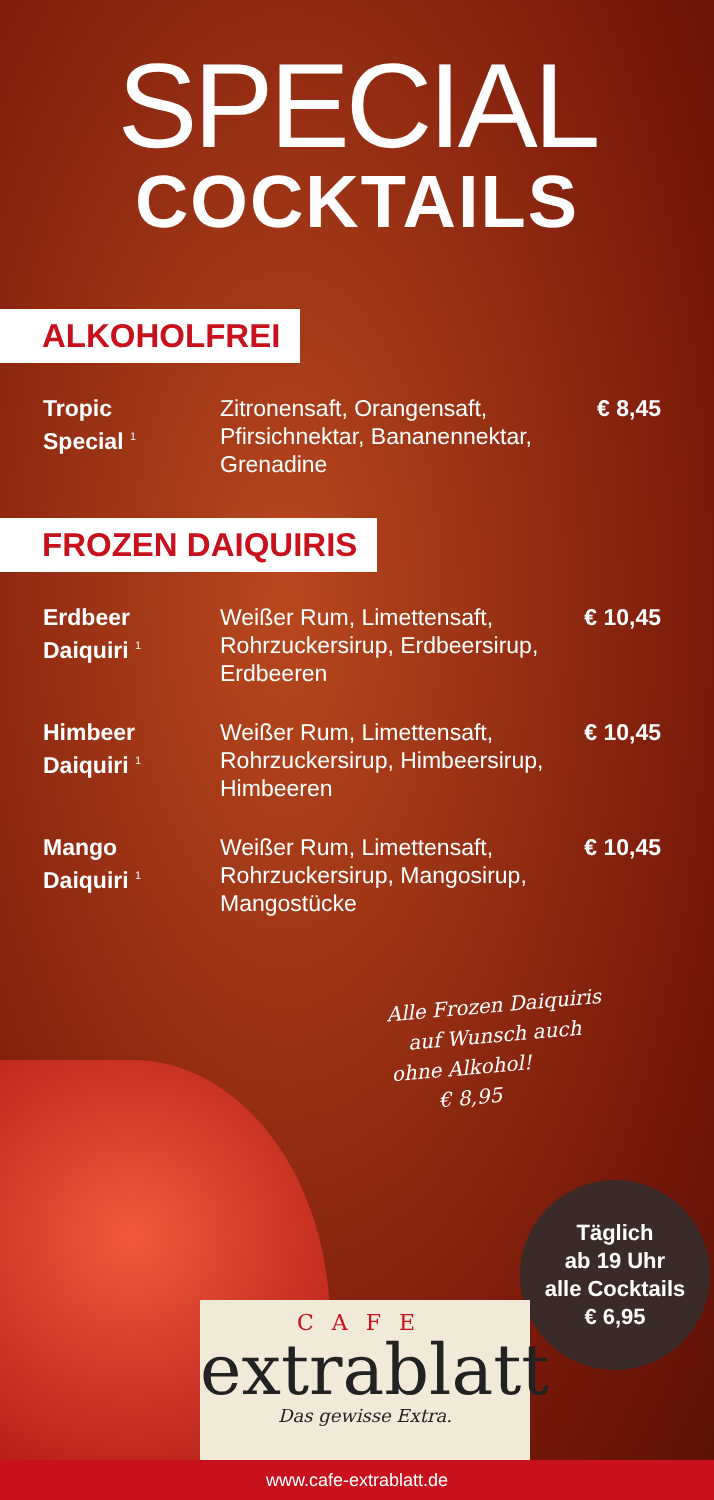SPECIAL
COCKTAILS
ALKOHOLFREI
| Tropic Special <sup>1</sup> | Zitronensaft, Orangensaft, Pfirsichnektar, Bananen­nektar, Grenadine | € 8,45 |
FROZEN DAIQUIRIS
| Erdbeer Daiquiri <sup>1</sup> | Weißer Rum, Limettensaft, Rohrzuckersirup, Erdbeer­sirup, Erdbeeren | € 10,45 |
| Himbeer Daiquiri <sup>1</sup> | Weißer Rum, Limettensaft, Rohrzuckersirup, Himbeer­sirup, Himbeeren | € 10,45 |
| Mango Daiquiri <sup>1</sup> | Weißer Rum, Limettensaft, Rohrzuckersirup, Mango­sirup, Mangostücke | € 10,45 |
Alle Frozen Daiquiris
auf Wunsch auch
ohne Alkohol!
€ 8,95
Täglich
ab 19 Uhr
alle Cocktails
€ 6,95
CAFE
extrablatt
Das gewisse Extra.
www.cafe-extrablatt.de